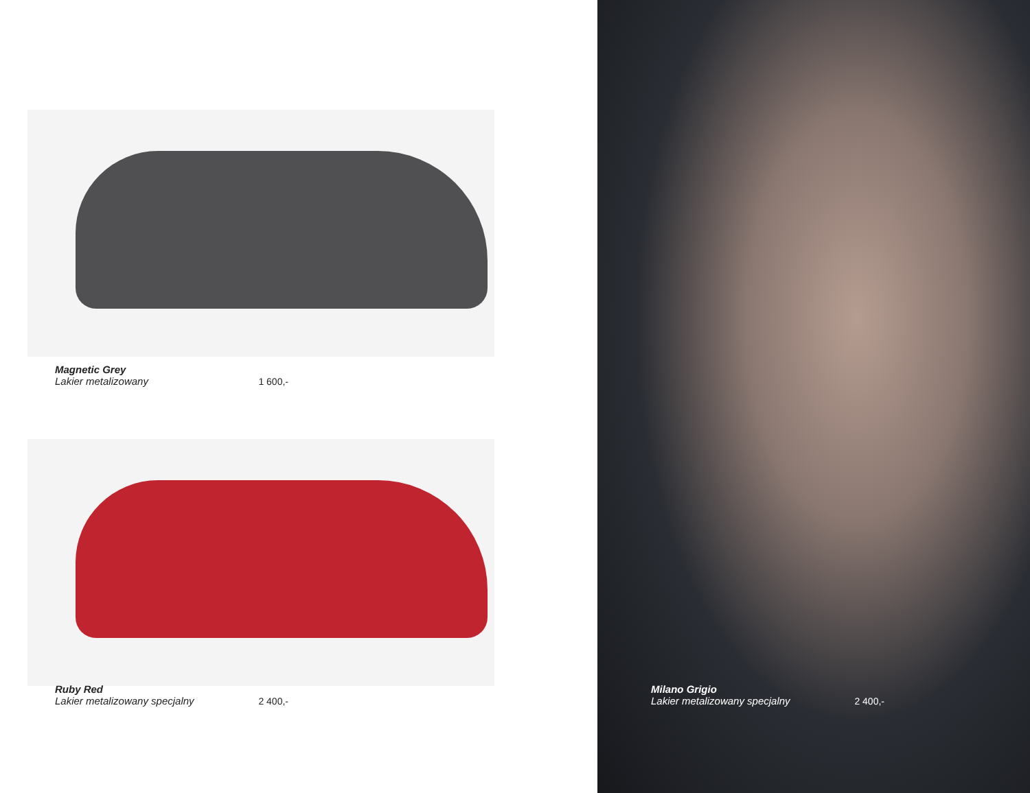Magnetic Grey
Lakier metalizowany
1 600,-
Ruby Red
Lakier metalizowany specjalny
2 400,-
Milano Grigio
Lakier metalizowany specjalny
2 400,-